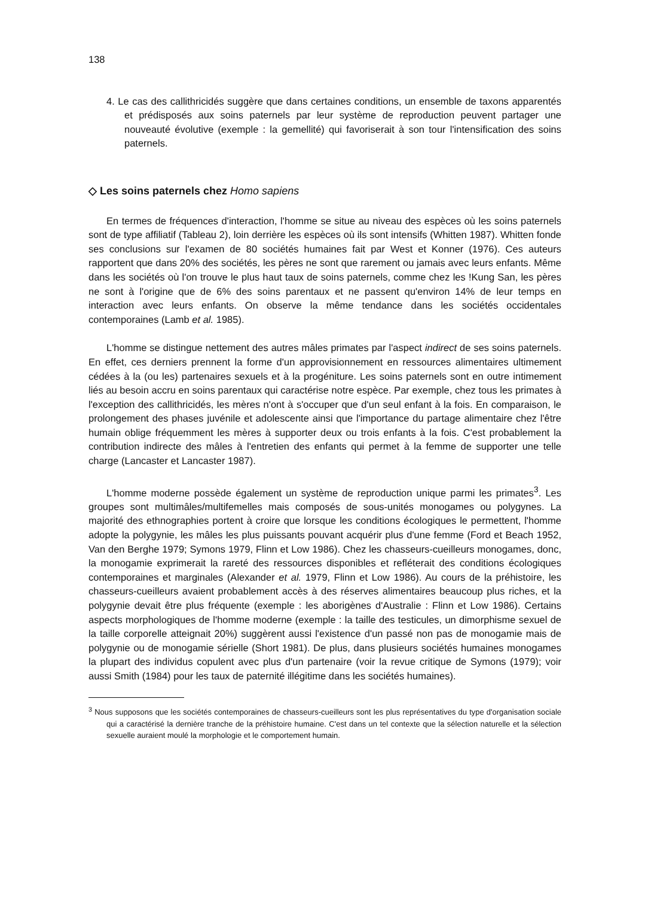138
4. Le cas des callithricidés suggère que dans certaines conditions, un ensemble de taxons apparentés et prédisposés aux soins paternels par leur système de reproduction peuvent partager une nouveauté évolutive (exemple : la gemellité) qui favoriserait à son tour l'intensification des soins paternels.
◇ Les soins paternels chez Homo sapiens
En termes de fréquences d'interaction, l'homme se situe au niveau des espèces où les soins paternels sont de type affiliatif (Tableau 2), loin derrière les espèces où ils sont intensifs (Whitten 1987). Whitten fonde ses conclusions sur l'examen de 80 sociétés humaines fait par West et Konner (1976). Ces auteurs rapportent que dans 20% des sociétés, les pères ne sont que rarement ou jamais avec leurs enfants. Même dans les sociétés où l'on trouve le plus haut taux de soins paternels, comme chez les !Kung San, les pères ne sont à l'origine que de 6% des soins parentaux et ne passent qu'environ 14% de leur temps en interaction avec leurs enfants. On observe la même tendance dans les sociétés occidentales contemporaines (Lamb et al. 1985).
L'homme se distingue nettement des autres mâles primates par l'aspect indirect de ses soins paternels. En effet, ces derniers prennent la forme d'un approvisionnement en ressources alimentaires ultimement cédées à la (ou les) partenaires sexuels et à la progéniture. Les soins paternels sont en outre intimement liés au besoin accru en soins parentaux qui caractérise notre espèce. Par exemple, chez tous les primates à l'exception des callithricidés, les mères n'ont à s'occuper que d'un seul enfant à la fois. En comparaison, le prolongement des phases juvénile et adolescente ainsi que l'importance du partage alimentaire chez l'être humain oblige fréquemment les mères à supporter deux ou trois enfants à la fois. C'est probablement la contribution indirecte des mâles à l'entretien des enfants qui permet à la femme de supporter une telle charge (Lancaster et Lancaster 1987).
L'homme moderne possède également un système de reproduction unique parmi les primates<sup>3</sup>. Les groupes sont multimâles/multifemelles mais composés de sous-unités monogames ou polygynes. La majorité des ethnographies portent à croire que lorsque les conditions écologiques le permettent, l'homme adopte la polygynie, les mâles les plus puissants pouvant acquérir plus d'une femme (Ford et Beach 1952, Van den Berghe 1979; Symons 1979, Flinn et Low 1986). Chez les chasseurs-cueilleurs monogames, donc, la monogamie exprimerait la rareté des ressources disponibles et refléterait des conditions écologiques contemporaines et marginales (Alexander et al. 1979, Flinn et Low 1986). Au cours de la préhistoire, les chasseurs-cueilleurs avaient probablement accès à des réserves alimentaires beaucoup plus riches, et la polygynie devait être plus fréquente (exemple : les aborigènes d'Australie : Flinn et Low 1986). Certains aspects morphologiques de l'homme moderne (exemple : la taille des testicules, un dimorphisme sexuel de la taille corporelle atteignait 20%) suggèrent aussi l'existence d'un passé non pas de monogamie mais de polygynie ou de monogamie sérielle (Short 1981). De plus, dans plusieurs sociétés humaines monogames la plupart des individus copulent avec plus d'un partenaire (voir la revue critique de Symons (1979); voir aussi Smith (1984) pour les taux de paternité illégitime dans les sociétés humaines).
<sup>3</sup> Nous supposons que les sociétés contemporaines de chasseurs-cueilleurs sont les plus représentatives du type d'organisation sociale qui a caractérisé la dernière tranche de la préhistoire humaine. C'est dans un tel contexte que la sélection naturelle et la sélection sexuelle auraient moulé la morphologie et le comportement humain.